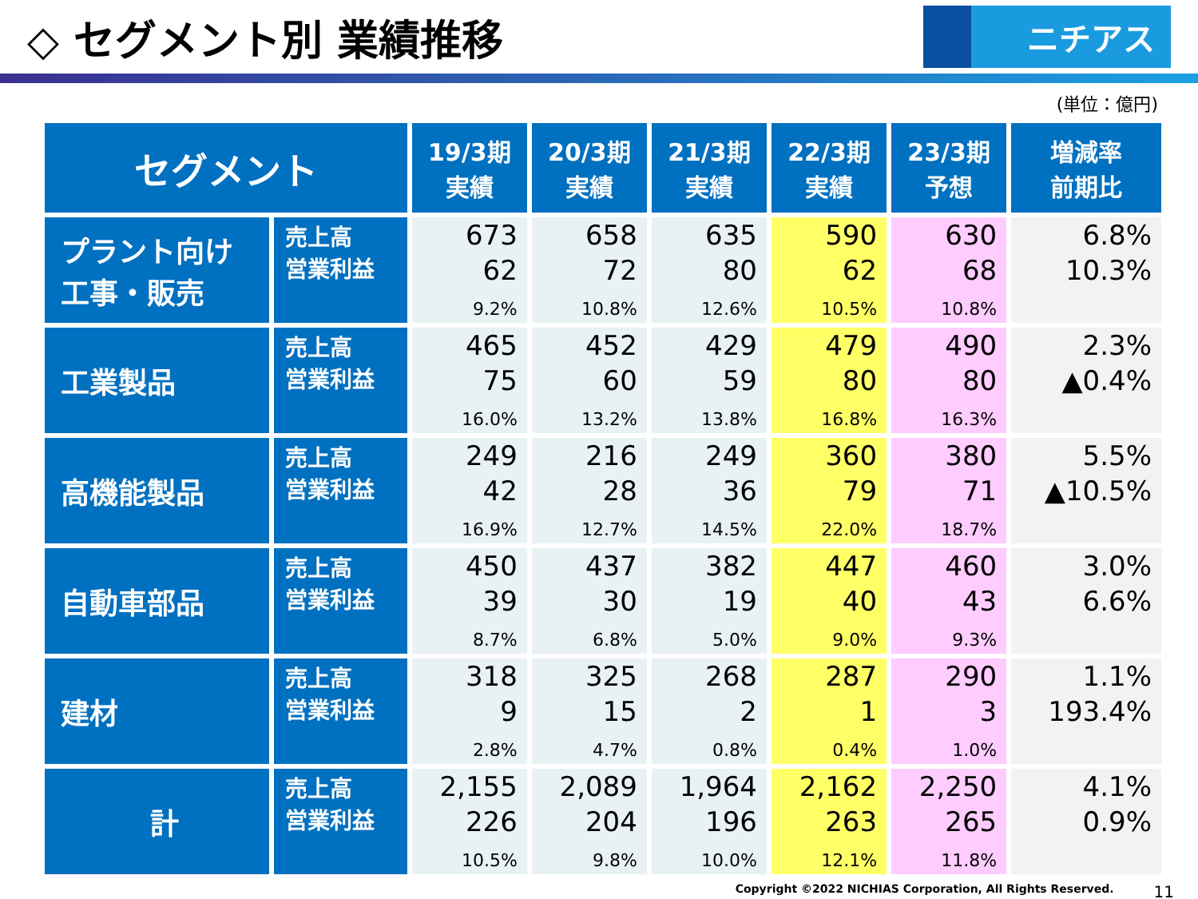◇ セグメント別 業績推移
ニチアス
(単位：億円)
| セグメント | | 19/3期 実績 | 20/3期 実績 | 21/3期 実績 | 22/3期 実績 | 23/3期 予想 | 増減率 前期比 |
| --- | --- | --- | --- | --- | --- | --- | --- |
| プラント向け 工事・販売 | 売上高 営業利益 | 673 62 9.2% | 658 72 10.8% | 635 80 12.6% | 590 62 10.5% | 630 68 10.8% | 6.8% 10.3% |
| 工業製品 | 売上高 営業利益 | 465 75 16.0% | 452 60 13.2% | 429 59 13.8% | 479 80 16.8% | 490 80 16.3% | 2.3% ▲0.4% |
| 高機能製品 | 売上高 営業利益 | 249 42 16.9% | 216 28 12.7% | 249 36 14.5% | 360 79 22.0% | 380 71 18.7% | 5.5% ▲10.5% |
| 自動車部品 | 売上高 営業利益 | 450 39 8.7% | 437 30 6.8% | 382 19 5.0% | 447 40 9.0% | 460 43 9.3% | 3.0% 6.6% |
| 建材 | 売上高 営業利益 | 318 9 2.8% | 325 15 4.7% | 268 2 0.8% | 287 1 0.4% | 290 3 1.0% | 1.1% 193.4% |
| 計 | 売上高 営業利益 | 2,155 226 10.5% | 2,089 204 9.8% | 1,964 196 10.0% | 2,162 263 12.1% | 2,250 265 11.8% | 4.1% 0.9% |
Copyright ©2022 NICHIAS Corporation, All Rights Reserved. 11